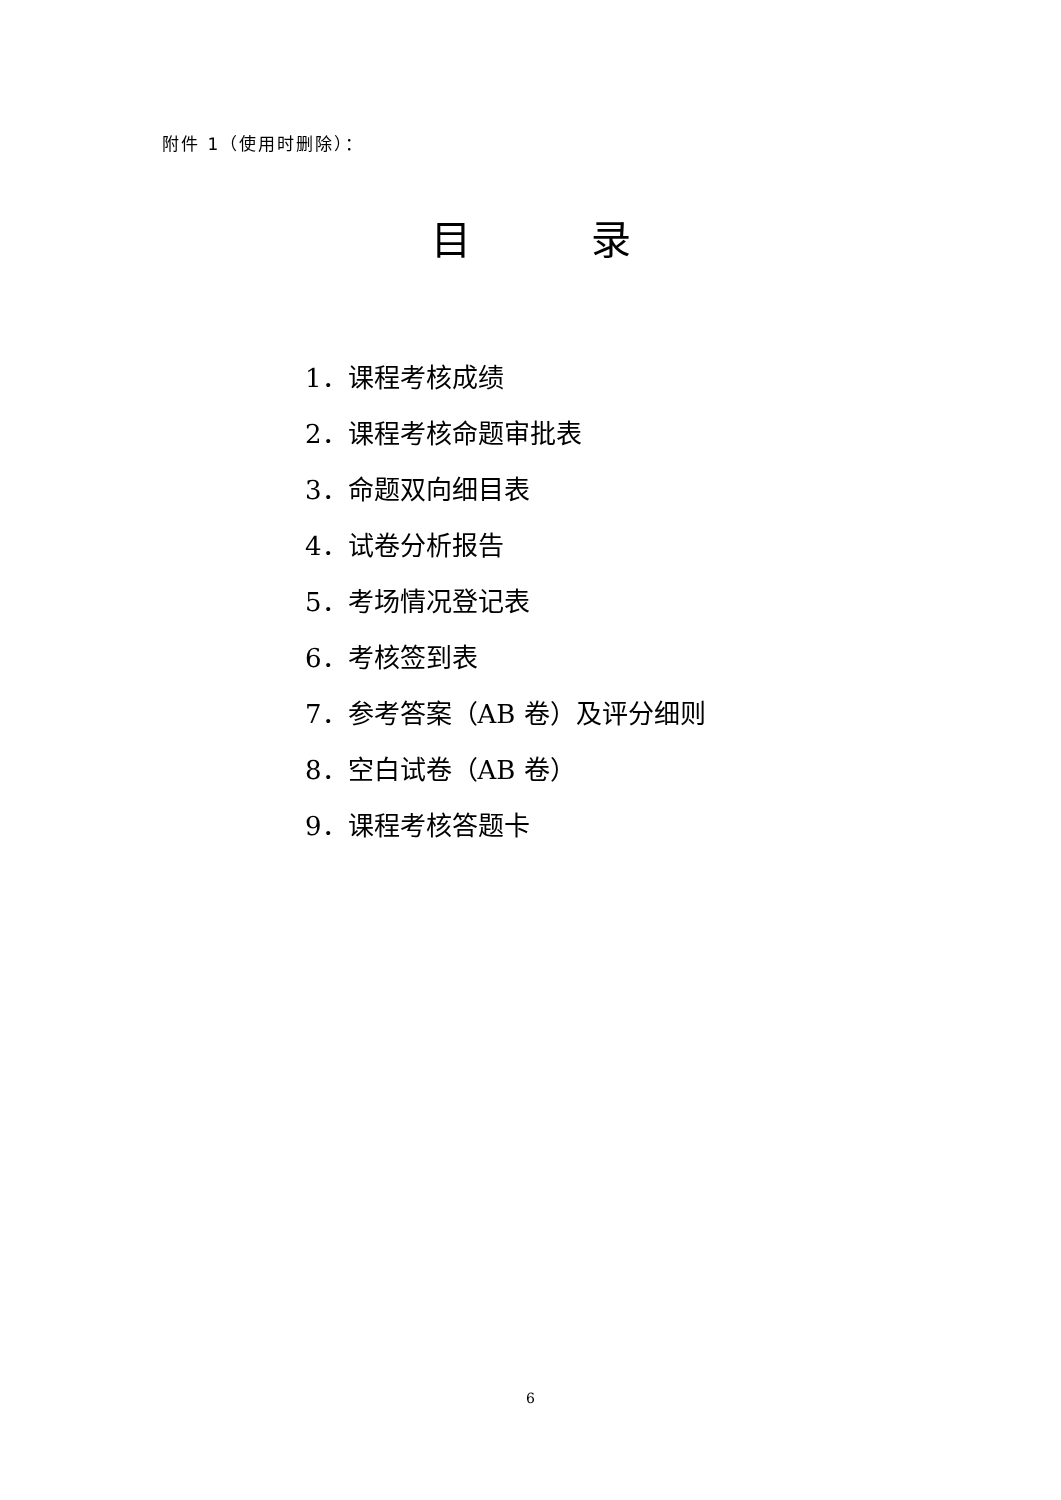附件 1（使用时删除）：
目   录
1．课程考核成绩
2．课程考核命题审批表
3．命题双向细目表
4．试卷分析报告
5．考场情况登记表
6．考核签到表
7．参考答案（AB 卷）及评分细则
8．空白试卷（AB 卷）
9．课程考核答题卡
6